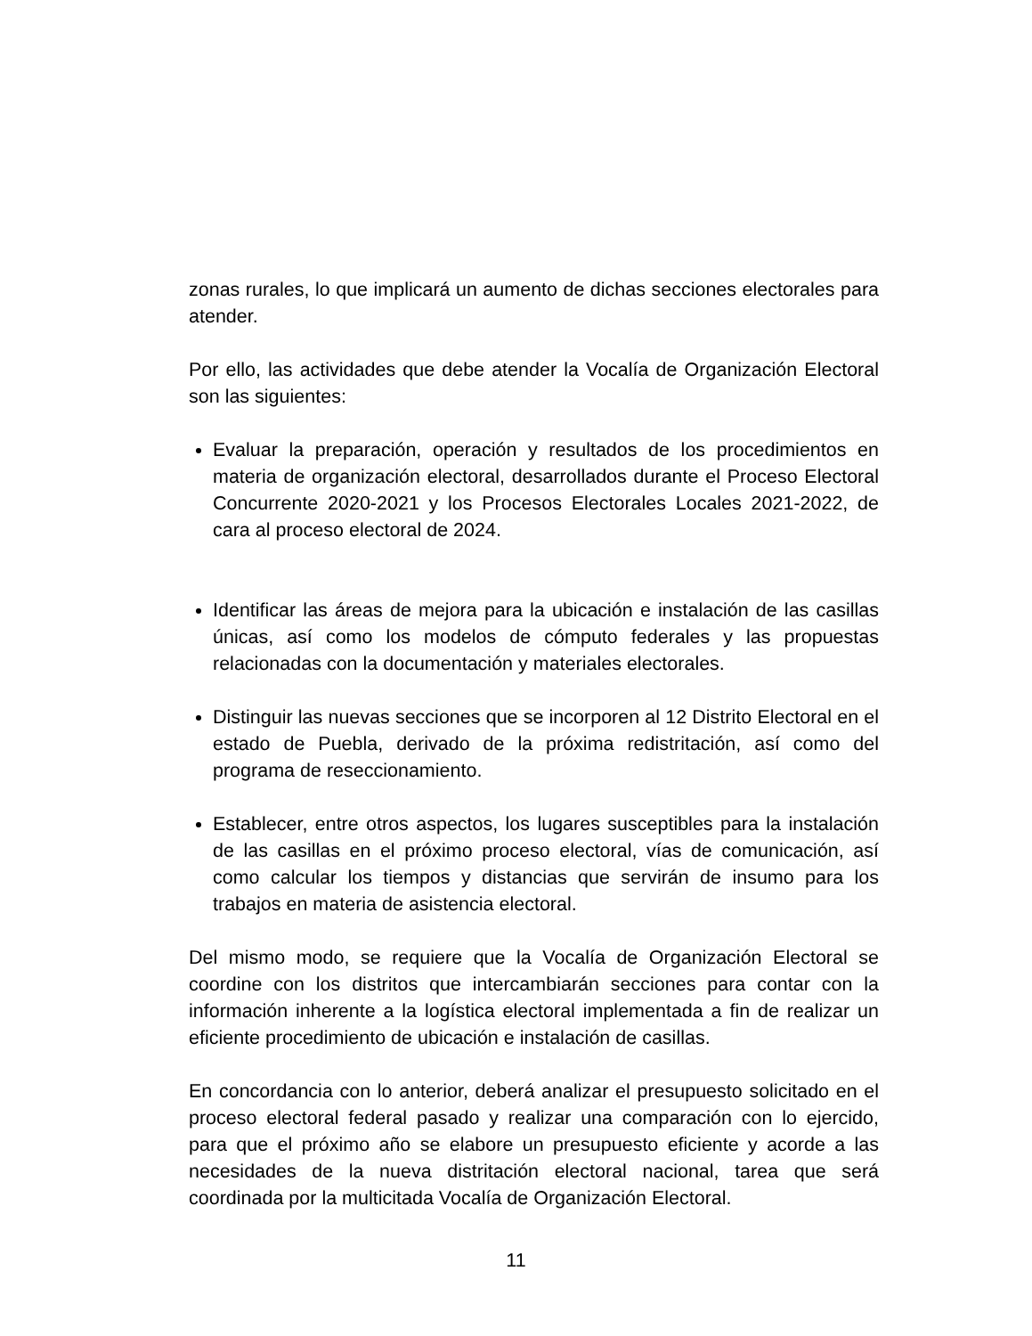zonas rurales, lo que implicará un aumento de dichas secciones electorales para atender.
Por ello, las actividades que debe atender la Vocalía de Organización Electoral son las siguientes:
Evaluar la preparación, operación y resultados de los procedimientos en materia de organización electoral, desarrollados durante el Proceso Electoral Concurrente 2020-2021 y los Procesos Electorales Locales 2021-2022, de cara al proceso electoral de 2024.
Identificar las áreas de mejora para la ubicación e instalación de las casillas únicas, así como los modelos de cómputo federales y las propuestas relacionadas con la documentación y materiales electorales.
Distinguir las nuevas secciones que se incorporen al 12 Distrito Electoral en el estado de Puebla, derivado de la próxima redistritación, así como del programa de reseccionamiento.
Establecer, entre otros aspectos, los lugares susceptibles para la instalación de las casillas en el próximo proceso electoral, vías de comunicación, así como calcular los tiempos y distancias que servirán de insumo para los trabajos en materia de asistencia electoral.
Del mismo modo, se requiere que la Vocalía de Organización Electoral se coordine con los distritos que intercambiarán secciones para contar con la información inherente a la logística electoral implementada a fin de realizar un eficiente procedimiento de ubicación e instalación de casillas.
En concordancia con lo anterior, deberá analizar el presupuesto solicitado en el proceso electoral federal pasado y realizar una comparación con lo ejercido, para que el próximo año se elabore un presupuesto eficiente y acorde a las necesidades de la nueva distritación electoral nacional, tarea que será coordinada por la multicitada Vocalía de Organización Electoral.
11